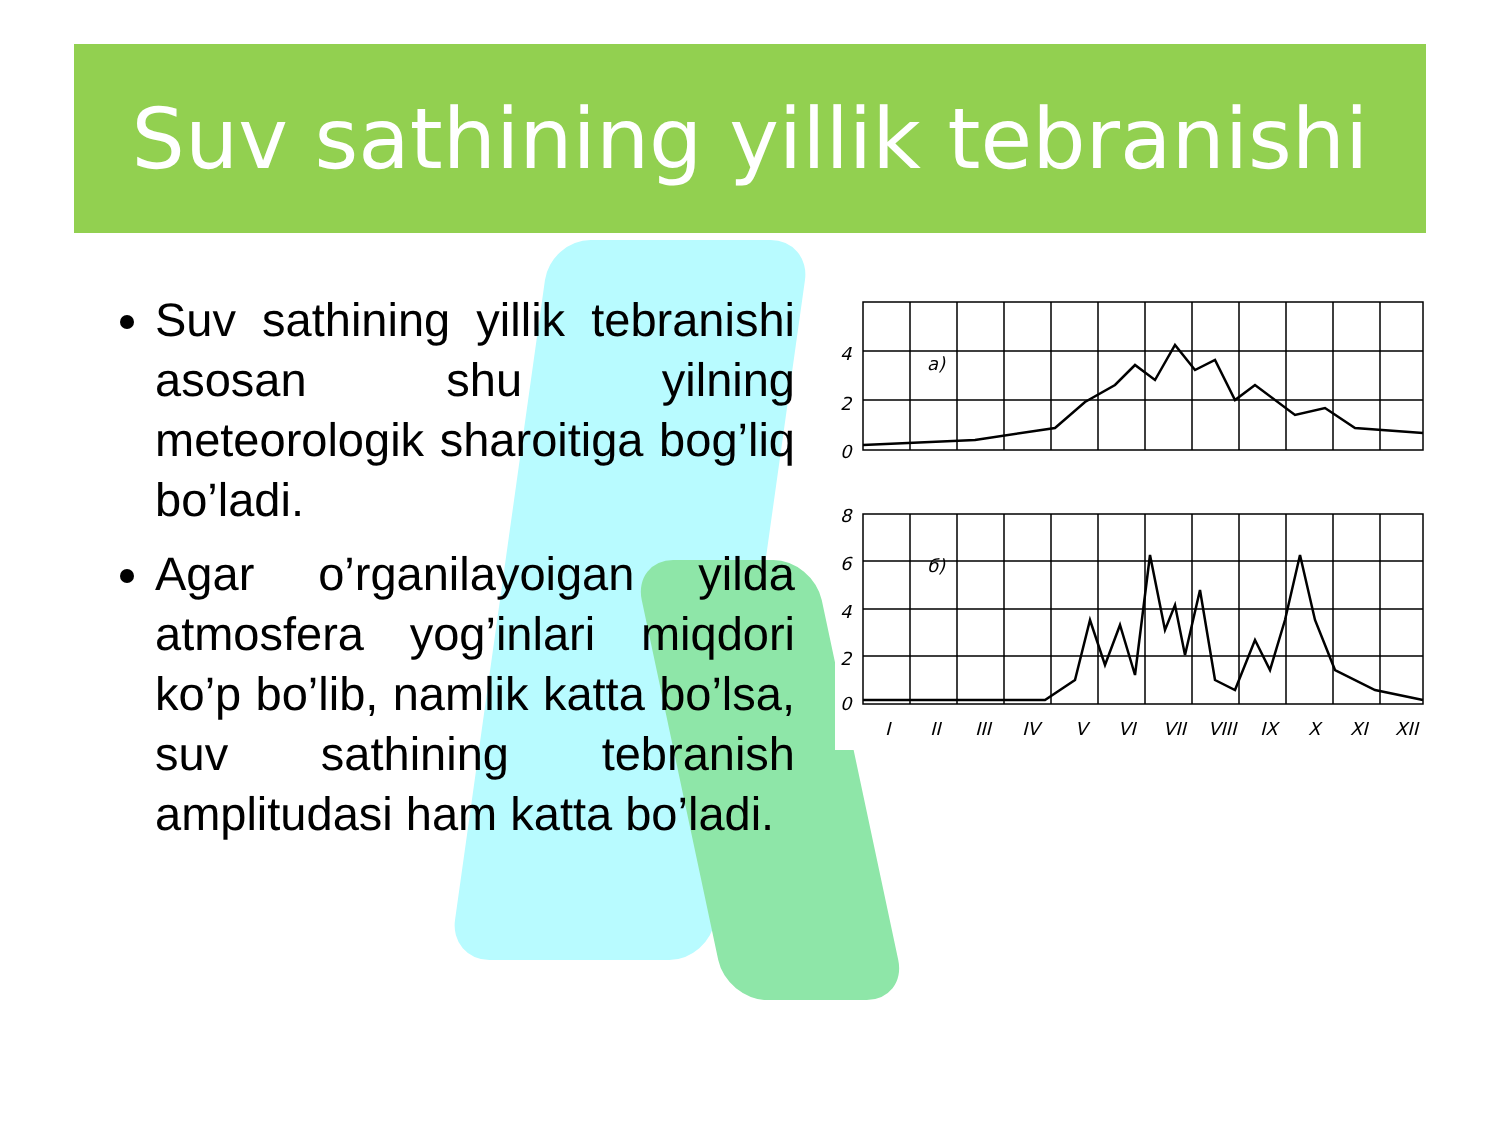Suv sathining yillik tebranishi
Suv sathining yillik tebranishi asosan shu yilning meteorologik sharoitiga bog’liq bo’ladi.
Agar o’rganilayoigan yilda atmosfera yog’inlari miqdori ko’p bo’lib, namlik katta bo’lsa, suv sathining tebranish amplitudasi ham katta bo’ladi.
4
2
0
8
6
4
2
0
a)
б)
I
II
III
IV
V
VI
VII
VIII
IX
X
XI
XII